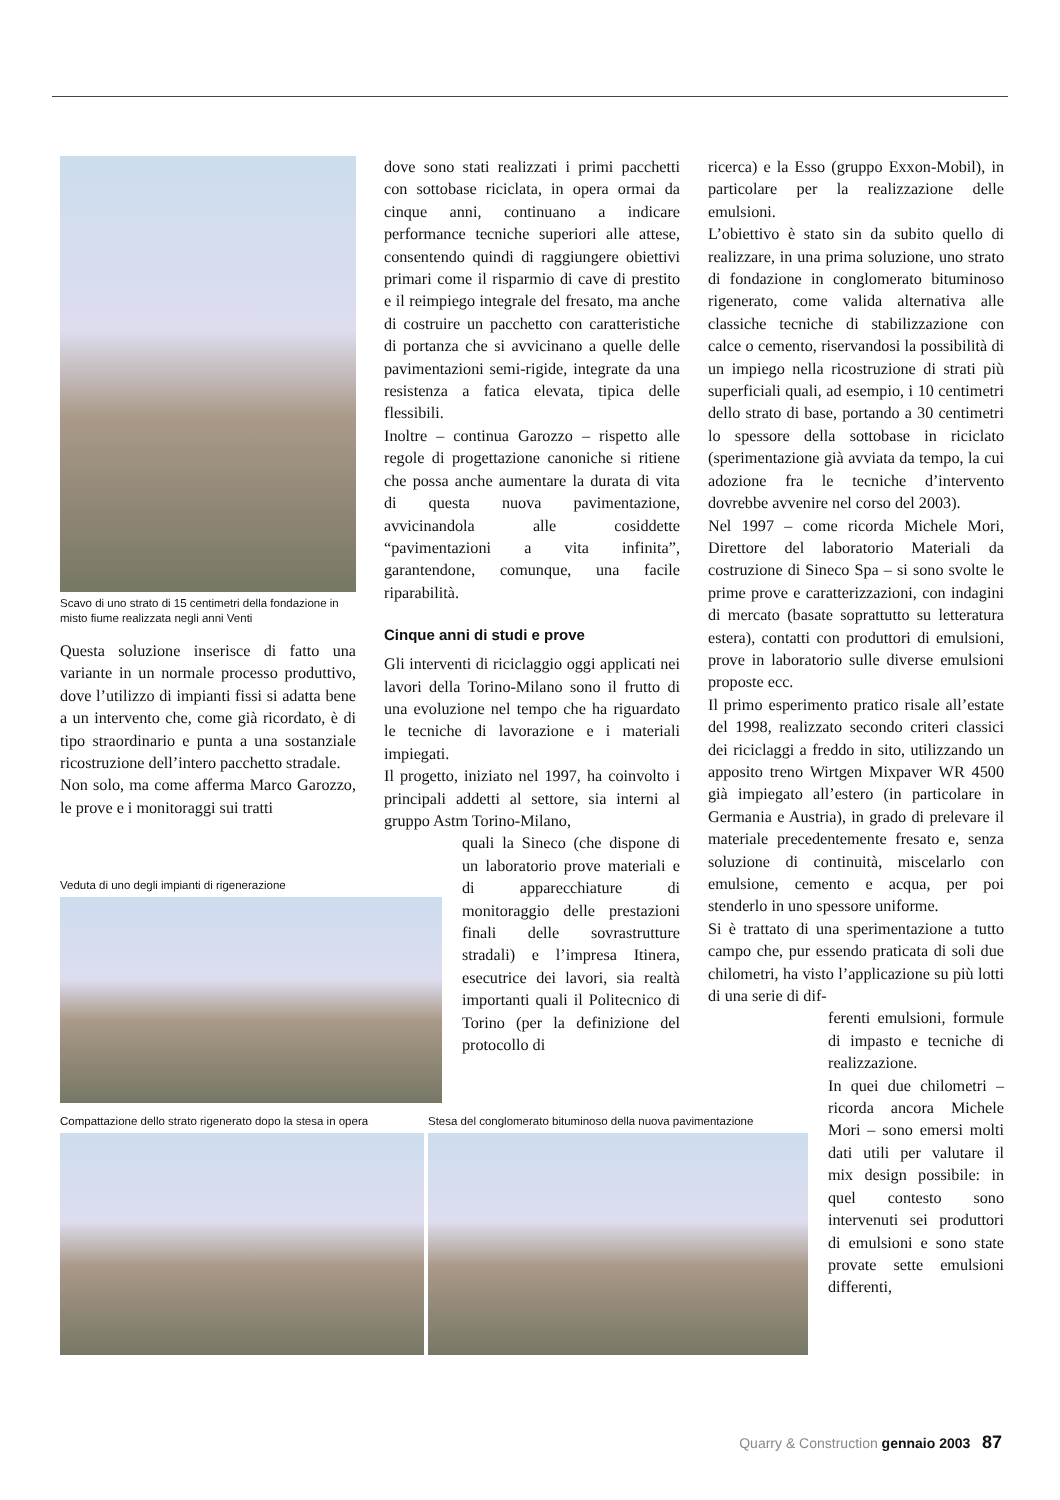Scavo di uno strato di 15 centimetri della fondazione in misto fiume realizzata negli anni Venti
Questa soluzione inserisce di fatto una variante in un normale processo produttivo, dove l’utilizzo di impianti fissi si adatta bene a un intervento che, come già ricordato, è di tipo straordinario e punta a una sostanziale ricostruzione dell’intero pacchetto stradale.
Non solo, ma come afferma Marco Garozzo, le prove e i monitoraggi sui tratti
dove sono stati realizzati i primi pacchetti con sottobase riciclata, in opera ormai da cinque anni, continuano a indicare performance tecniche superiori alle attese, consentendo quindi di raggiungere obiettivi primari come il risparmio di cave di prestito e il reimpiego integrale del fresato, ma anche di costruire un pacchetto con caratteristiche di portanza che si avvicinano a quelle delle pavimentazioni semi-rigide, integrate da una resistenza a fatica elevata, tipica delle flessibili.
Inoltre – continua Garozzo – rispetto alle regole di progettazione canoniche si ritiene che possa anche aumentare la durata di vita di questa nuova pavimentazione, avvicinandola alle cosiddette “pavimentazioni a vita infinita”, garantendone, comunque, una facile riparabilità.
Cinque anni di studi e prove
Gli interventi di riciclaggio oggi applicati nei lavori della Torino-Milano sono il frutto di una evoluzione nel tempo che ha riguardato le tecniche di lavorazione e i materiali impiegati.
Il progetto, iniziato nel 1997, ha coinvolto i principali addetti al settore, sia interni al gruppo Astm Torino-Milano,
quali la Sineco (che dispone di un laboratorio prove materiali e di apparecchiature di monitoraggio delle prestazioni finali delle sovrastrutture stradali) e l’impresa Itinera, esecutrice dei lavori, sia realtà importanti quali il Politecnico di Torino (per la definizione del protocollo di
ricerca) e la Esso (gruppo Exxon-Mobil), in particolare per la realizzazione delle emulsioni.
L’obiettivo è stato sin da subito quello di realizzare, in una prima soluzione, uno strato di fondazione in conglomerato bituminoso rigenerato, come valida alternativa alle classiche tecniche di stabilizzazione con calce o cemento, riservandosi la possibilità di un impiego nella ricostruzione di strati più superficiali quali, ad esempio, i 10 centimetri dello strato di base, portando a 30 centimetri lo spessore della sottobase in riciclato (sperimentazione già avviata da tempo, la cui adozione fra le tecniche d’intervento dovrebbe avvenire nel corso del 2003).
Nel 1997 – come ricorda Michele Mori, Direttore del laboratorio Materiali da costruzione di Sineco Spa – si sono svolte le prime prove e caratterizzazioni, con indagini di mercato (basate soprattutto su letteratura estera), contatti con produttori di emulsioni, prove in laboratorio sulle diverse emulsioni proposte ecc.
Il primo esperimento pratico risale all’estate del 1998, realizzato secondo criteri classici dei riciclaggi a freddo in sito, utilizzando un apposito treno Wirtgen Mixpaver WR 4500 già impiegato all’estero (in particolare in Germania e Austria), in grado di prelevare il materiale precedentemente fresato e, senza soluzione di continuità, miscelarlo con emulsione, cemento e acqua, per poi stenderlo in uno spessore uniforme.
Si è trattato di una sperimentazione a tutto campo che, pur essendo praticata di soli due chilometri, ha visto l’applicazione su più lotti di una serie di dif-
ferenti emulsioni, formule di impasto e tecniche di realizzazione.
In quei due chilometri – ricorda ancora Michele Mori – sono emersi molti dati utili per valutare il mix design possibile: in quel contesto sono intervenuti sei produttori di emulsioni e sono state provate sette emulsioni differenti,
Veduta di uno degli impianti di rigenerazione
Compattazione dello strato rigenerato dopo la stesa in opera
Stesa del conglomerato bituminoso della nuova pavimentazione
Quarry & Construction gennaio 2003 87